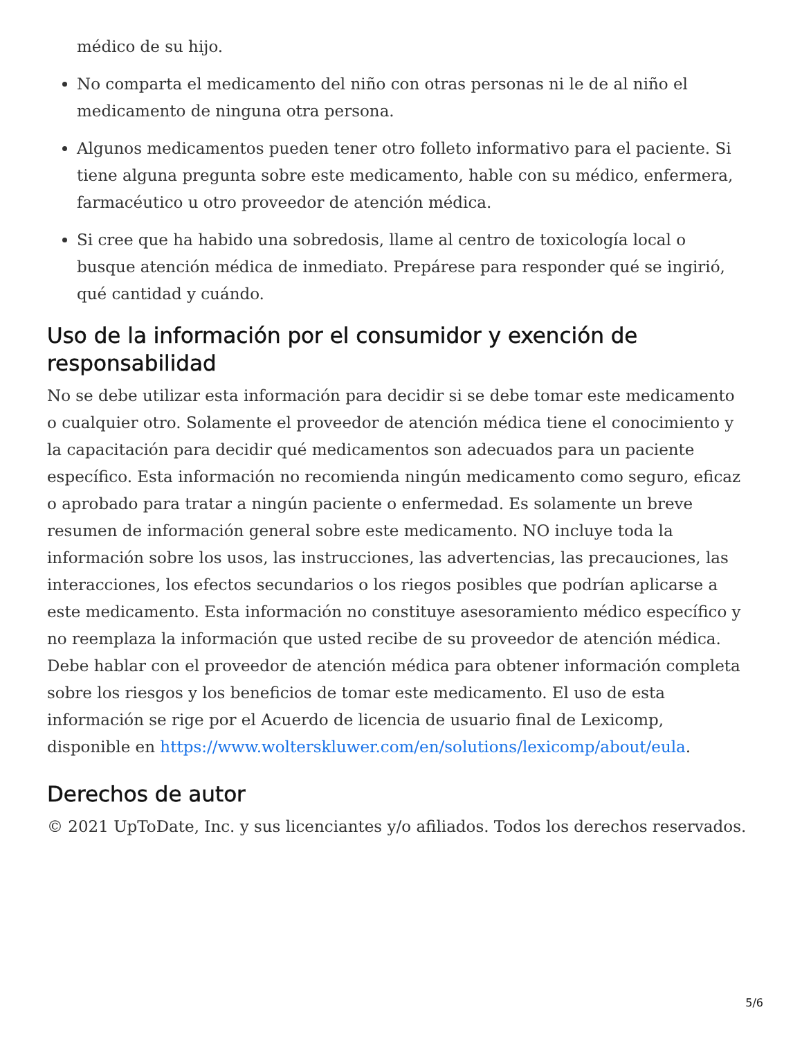médico de su hijo.
No comparta el medicamento del niño con otras personas ni le de al niño el medicamento de ninguna otra persona.
Algunos medicamentos pueden tener otro folleto informativo para el paciente. Si tiene alguna pregunta sobre este medicamento, hable con su médico, enfermera, farmacéutico u otro proveedor de atención médica.
Si cree que ha habido una sobredosis, llame al centro de toxicología local o busque atención médica de inmediato. Prepárese para responder qué se ingirió, qué cantidad y cuándo.
Uso de la información por el consumidor y exención de responsabilidad
No se debe utilizar esta información para decidir si se debe tomar este medicamento o cualquier otro. Solamente el proveedor de atención médica tiene el conocimiento y la capacitación para decidir qué medicamentos son adecuados para un paciente específico. Esta información no recomienda ningún medicamento como seguro, eficaz o aprobado para tratar a ningún paciente o enfermedad. Es solamente un breve resumen de información general sobre este medicamento. NO incluye toda la información sobre los usos, las instrucciones, las advertencias, las precauciones, las interacciones, los efectos secundarios o los riegos posibles que podrían aplicarse a este medicamento. Esta información no constituye asesoramiento médico específico y no reemplaza la información que usted recibe de su proveedor de atención médica. Debe hablar con el proveedor de atención médica para obtener información completa sobre los riesgos y los beneficios de tomar este medicamento. El uso de esta información se rige por el Acuerdo de licencia de usuario final de Lexicomp, disponible en https://www.wolterskluwer.com/en/solutions/lexicomp/about/eula.
Derechos de autor
© 2021 UpToDate, Inc. y sus licenciantes y/o afiliados. Todos los derechos reservados.
5/6